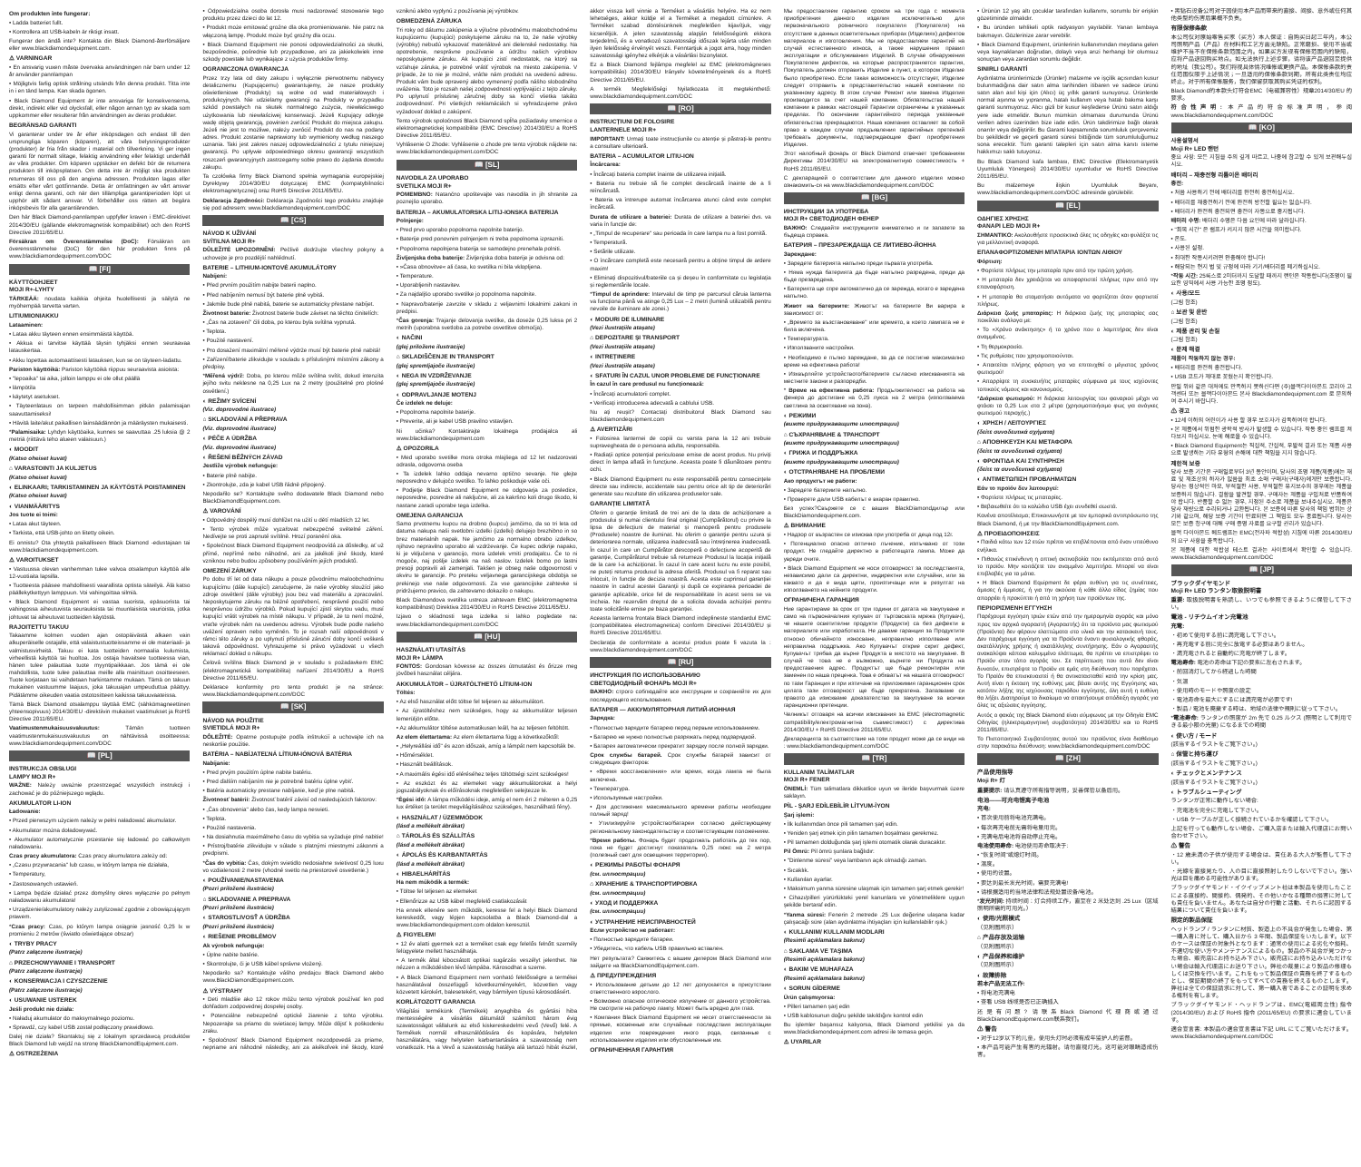Om produkten inte fungerar:
• Ladda batteriet fullt.
• Kontrollera att USB-kabeln är riktigt insatt.
Fungerar den ändå inte? Kontakta din Black Diamond-återförsäljare eller www.blackdiamondequipment.com.
⚠ VARNINGAR
• En ansvarig vuxen måste övervaka användningen när barn under 12 år använder pannlampan
• Möjligtvis farlig optisk strålning utsänds från denna produkt. Titta inte in i en tänd lampa. Kan skada ögonen.
• Black Diamond Equipment är inte ansvariga för konsekvenserna, direkt, indirekt eller vid olycksfall, eller någon annan typ av skada som uppkommer eller resulterar från användningen av deras produkter.
BEGRÄNSAD GARANTI
Vi garanterar under tre år efter inköpsdagen och endast till den ursprungliga köparen (köparen), att våra belysningsprodukter (produkter) är fria från skador i material och tillverkning. Vi ger ingen garanti för normalt slitage, felaktig användning eller felaktigt underhåll av våra produkter. Om köparen upptäcker en defekt bör de returnera produkten till inköpsplatsen. Om detta inte är möjligt ska produkten returneras till oss på den angivna adressen. Produkten lagas eller ersätts efter vårt gottfinnande. Detta är omfattningen av vårt ansvar enligt denna garanti, och när den tillämpliga garantiperioden löpt ut upphör allt sådant ansvar. Vi förbehåller oss rätten att begära inköpsbevis för alla garantiärenden.
Den här Black Diamond-pannlampan uppfyller kraven i EMC-direktivet 2014/30/EU (gällande elektromagnetisk kompatibilitet) och den RoHS Directive 2011/65/EU.
Försäkran om Överenstämmelse (DoC): Försäkran om överensstämmelse (DoC) för den här produkten finns på www.blackdiamondequipment.com/DOC
📖 [FI]
KÄYTTÖOHJEET
MOJI R+-LYHTY
TÄRKEÄÄ: noudata kaikkia ohjeita huolellisesti ja säilytä ne myöhempää tarvetta varten.
LITIUMIONIAKKU
Lataaminen:
• Lataa akku täyteen ennen ensimmäistä käyttöä.
• Akkua ei tarvitse käyttää täysin tyhjäksi ennen seuraavaa latauskertaa.
• Akku lopettaa automaattisesti latauksen, kun se on täyteen-ladattu.
Pariston käyttöikä: Pariston käyttöikä riippuu seuraavista asioista:
• "lepoaika" tai aika, jolloin lamppu ei ole ollut päällä
• lämpötila
• käytetyt asetukset.
• Täyteenlataus on tarpeen mahdollisimman pitkän palamisajan saavuttamiseksi!
• Hävitä laite/akut paikallisen lainsäädännön ja määräysten mukaisesti.
*Palamisaika: Lyhdyn käyttöaika, kunnes se saavuttaa .25 luksia @ 2 metriä (riittävä teho alueen valaisuun.)
◐ MOODIT
(Katso oheiset kuvat)
⌂ VARASTOINTI JA KULJETUS
(Katso oheiset kuvat)
◐ ELINKAARI; TARKISTAMINEN JA KÄYTÖSTÄ POISTAMINEN
(Katso oheiset kuvat)
◐ VIANMÄÄRITYS
Jos tuote ei toimi:
• Lataa akut täyteen.
• Tarkista, että USB-johto on liitetty oikein.
Ei onnistu? Ota yhteyttä paikalliseen Black Diamond -edustajaan tai www.blackdiamondequipment.com.
⚠ VAROITUKSET
• Vastuussa olevan vanhemman tulee valvoa otsalampun käyttöä alle 12-vuotiaita lapsilla.
• Tuotteesta pääsee mahdollisesti vaarallista optista säteilyä. Älä katso päällekytkettyyn lamppuun. Voi vahingoittaa silmiä.
• Black Diamond Equipment ei vastaa suorista, epäsuorista tai vahingossa aiheutuvista seurauksista tai muunlaisista vaurioista, jotka johtuvat tai aiheutuvat tuotteiden käytöstä.
RAJOITETTU TAKUU
Takaamme kolmen vuoden ajan ostopäivästä alkaen vain alkuperäiselle ostajalle, että valaistustuotteissamme ei ole materiaali- ja valmistusvirheitä. Takuu ei kata tuotteiden normaalia kulumista, virheellistä käyttöä tai huoltoa. Jos ostaja havaitsee tuotteessa vian, hänen tulee palauttaa tuote myyntipaikkaan. Jos tämä ei ole mahdollista, tuote tulee palauttaa meille alla mainittuun osoitteeseen. Tuote korjataan tai vaihdetaan harkintamme mukaan. Tämä on takuun mukainen vastuumme laajuus, joka takuuajan umpeuduttua päättyy. Pidätämme oikeuden vaatia ostotositteen kaikissa takuuvaateissa.
Tämä Black Diamond otsalamppu täyttää EMC (sähkömagneettinen yhteensopivuus) 2014/30/EU -direktiivin mukaiset vaatimukset ja RoHS Directive 2011/65/EU.
Vaatimustenmukaisuusvakuutus: Tämän tuotteen vaatimustenmukaisuusvakuutus on nähtävissä osoitteessa: www.blackdiamondequipment.com/DOC
📖 [PL]
INSTRUKCJA OBSŁUGI
LAMPY MOJI R+
WAŻNE: Należy uważnie przestrzegać wszystkich instrukcji i zachować je do późniejszego wglądu.
AKUMULATOR LI-ION
Ładowanie:
• Przed pierwszym użyciem należy w pełni naładować akumulator.
• Akumulator można doładowywać.
• Akumulator automatycznie przestanie się ładować po całkowitym naładowaniu.
Czas pracy akumulatora: Czas pracy akumulatora zależy od:
• „Czasu przywracania" lub czasu, w którym lampa nie działała,
• Temperatury,
• Zastosowanych ustawień.
• Lampa będzie działać przez domyślny okres wyłącznie po pełnym naładowaniu akumulatora!
• Urządzenie/akumulatory należy zutylizować zgodnie z obowiązującym prawem.
*Czas pracy: Czas, po którym lampa osiągnie jasność 0,25 lx w promieniu 2 metrów (światło oświetlające obszar)
◐ TRYBY PRACY
(Patrz załączone ilustracje)
⌂ PRZECHOWYWANIE I TRANSPORT
(Patrz załączone ilustracje)
◐ KONSERWACJA I CZYSZCZENIE
(Patrz załączone ilustracje)
◐ USUWANIE USTEREK
Jeśli produkt nie działa:
• Naładuj akumulator do maksymalnego poziomu.
• Sprawdź, czy kabel USB został podłączony prawidłowo.
Dalej nie działa? Skontaktuj się z lokalnym sprzedawcą produktów Black Diamond lub wejdź na stronę BlackDiamondEquipment.com.
⚠ OSTRZEŻENIA
• Odpowiedzialna osoba dorosła musi nadzorować stosowanie tego produktu przez dzieci do lat 12.
• Produkt może emitować groźne dla oka promieniowanie. Nie patrz na włączoną lampę. Produkt może być groźny dla oczu.
• Black Diamond Equipment nie ponosi odpowiedzialności za skutki, bezpośrednie, pośrednie lub przypadkowe, ani za jakiekolwiek inne szkody powstałe lub wynikające z użycia produktów firmy.
OGRANICZONA GWARANCJA
Przez trzy lata od daty zakupu i wyłącznie pierwotnemu nabywcy detalicznemu (Kupującemu) gwarantujemy, że nasze produkty oświetleniowe (Produkty) są wolne od wad materiałowych i produkcyjnych. Nie udzielamy gwarancji na Produkty w przypadku szkód powstałych na skutek normalnego zużycia, niewłaściwego użytkowania lub niewłaściwej konserwacji. Jeżeli Kupujący odkryje wadę objętą gwarancją, powinien zwrócić Produkt do miejsca zakupu. Jeżeli nie jest to możliwe, należy zwrócić Produkt do nas na podany adres. Produkt zostanie naprawiony lub wymieniony według naszego uznania. Taki jest zakres naszej odpowiedzialności z tytułu niniejszej gwarancji. Po upływie odpowiedniego okresu gwarancji wszystkich roszczeń gwarancyjnych zastrzegamy sobie prawo do żądania dowodu zakupu.
Ta czołówka firmy Black Diamond spełnia wymagania europejskiej Dyrektywy 2014/30/EU dotyczącej EMC (kompatybilności elektromagnetycznej) oraz RoHS Directive 2011/65/EU.
Deklaracja Zgodności: Deklaracja Zgodności tego produktu znajduje się pod adresem: www.blackdiamondequipment.com/DOC
📖 [CS]
NÁVOD K UŽÍVÁNÍ
SVÍTILNA MOJI R+
DŮLEŽITÉ UPOZORNĚNÍ: Pečlivě dodržujte všechny pokyny a uchovejte je pro pozdější nahlédnutí.
BATERIE – LITHIUM-IONTOVÉ AKUMULÁTORY
Nabíjení:
• Před prvním použitím nabijte baterii naplno.
• Před nabíjením nemusí být baterie plně vybitá.
• Jakmile bude plně nabitá, baterie se automaticky přestane nabíjet.
Životnost baterie: Životnost baterie bude záviset na těchto činitelích:
• „Čas na zotavení" čili doba, po kterou byla svítilna vypnutá.
• Teplota.
• Použité nastavení.
• Pro dosažení maximální měřené výdrže musí být baterie plně nabitá!
• Zařízení/baterie zlikvidujte v souladu s příslušnými místními zákony a předpisy.
*Měřená výdrž: Doba, po kterou může svítilna svítit, dokud intenzita jejího svitu neklesne na 0,25 Lux na 2 metry (použitelné pro plošné osvětlení.)
◐ REŽIMY SVÍCENÍ
(Viz. doprovodné ilustrace)
⌂ SKLADOVÁNÍ A PŘEPRAVA
(Viz. doprovodné ilustrace)
◐ PÉČE A ÚDRŽBA
(Viz. doprovodné ilustrace)
◐ ŘEŠENÍ BĚŽNÝCH ZÁVAD
Jestliže výrobek nefunguje:
• Baterie plně nabijte.
• Zkontrolujte, zda je kabel USB řádně připojený.
Nepodařilo se? Kontaktujte svého dodavatele Black Diamond nebo BlackDiamondEquipment.com.
⚠ VAROVÁNÍ
• Odpovědný dospělý musí dohlížet na užití u dětí mladších 12 let.
• Tento výrobek může vyzařovat nebezpečné světelné záření. Nedívejte se proti zapnuté svítilně. Hrozí poranění oka.
• Společnost Black Diamond Equipment neodpovídá za důsledky, ať už přímé, nepřímé nebo náhodné, ani za jakékoli jiné škody, které vzniknou nebo budou způsobeny používáním jejích produktů.
OMEZENÍ ZÁRUKY
Po dobu tří let od data nákupu a pouze původnímu maloobchodnímu kupujícímu (dále kupující) zaručujeme, že naše výrobky sloužící jako zdroje osvětlení (dále výrobky) jsou bez vad materiálu a zpracování. Neposkytujeme záruku na běžné opotřebení, nesprávné použití nebo nesprávnou údržbu výrobků. Pokud kupující zjistí skrytou vadu, musí kupující vrátit výrobek na místě nákupu. V případě, že to není možné, vraťte výrobek nám na uvedenou adresu. Výrobek bude podle našeho uvážení opraven nebo vyměněn. To je rozsah naší odpovědnosti v rámci této záruky a po uplynutí příslušné záruční doby končí veškerá taková odpovědnost. Vyhrazujeme si právo vyžadovat u všech reklamací doklad o nákupu.
Čelová svítilna Black Diamond je v souladu s požadavkem EMC (elektromagnetická kompatibilita) nařízení 2014/30/EU a RoHS Directive 2011/65/EU.
Deklarace konformity pro tento produkt je na stránce: www.blackdiamondequipment.com/DOC
📖 [SK]
NÁVOD NA POUŽITIE
SVIETIDLÁ MOJI R+
DÔLEŽITÉ: Opatrne postupujte podľa inštrukcií a uchovajte ich na neskoršie použitie.
BATÉRIA – NABÍJATEĽNÁ LÍTIUM-IÓNOVÁ BATÉRIA
Nabíjanie:
• Pred prvým použitím úplne nabite batériu.
• Pred ďalším nabíjaním nie je potrebné batériu úplne vybiť.
• Batéria automaticky prestane nabíjanie, keď je plne nabitá.
Životnosť batérií: Životnosť batérií závisí od nasledujúcich faktorov:
• „Čas obnovenia" alebo čas, kedy lampa nesvieti.
• Teplota.
• Použité nastavenia.
• Na dosiahnutia maximálneho času do vybitia sa vyžaduje plné nabitie!
• Prístroj/batérie zlikvidujte v súlade s platnými miestnymi zákonmi a predpismi.
*Čas do vybitia: Čas, dokým svietidlo nedosiahne svietivosť 0,25 luxu vo vzdialenosti 2 metre (vhodné svetlo na priestorové osvetlenie.)
◐ POUŽÍVANIE/NASTAVENIA
(Pozri priložené ilustrácie)
⌂ SKLADOVANIE A PREPRAVA
(Pozri priložené ilustrácie)
◐ STAROSTLIVOSŤ A ÚDRŽBA
(Pozri priložené ilustrácie)
◐ RIEŠENIE PROBLÉMOV
Ak výrobok nefunguje:
• Úplne nabite batérie.
• Skontrolujte, či je USB kábel správne vložený.
Nepodarilo sa? Kontaktujte vášho predajcu Black Diamond alebo www.BlackDiamondEquipment.com.
⚠ VÝSTRAHY
• Deti mladšie ako 12 rokov môžu tento výrobok používať len pod dohľadom zodpovednej dospelej osoby.
• Potenciálne nebezpečné optické žiarenie z tohto výrobku. Nepozerajte sa priamo do svietiacej lampy. Môže dôjsť k poškodeniu zraku.
• Spoločnosť Black Diamond Equipment nezodpovedá za priame, nepriame ani náhodné následky, ani za akékoľvek iné škody, ktoré vzniknú alebo vyplynú z používania jej výrobkov.
OBMEDZENÁ ZÁRUKA
Tri roky od dátumu zakúpenia a výlučne pôvodnému maloobchodnému kupujúcemu (kupujúci) poskytujeme záruku na to, že naše výrobky (výrobky) nebudú vykazovať materiálové ani dielenské nedostatky. Na opotrebenie, nesprávne používanie a údržbu našich výrobkov neposkytujeme záruku. Ak kupujúci zistí nedostatok, na ktorý sa vzťahuje záruka, je potrebné vrátiť výrobok na miesto zakúpenia. V prípade, že to nie je možné, vráťte nám produkt na uvedenú adresu. Produkt vám bude opravený alebo vymenený podľa nášho slobodného uváženia. Toto je rozsah našej zodpovednosti vyplývajúci z tejto záruky. Po uplynutí príslušnej záručnej doby sa končí všetka takáto zodpovednosť. Pri všetkých reklamáciách si vyhradzujeme právo vyžadovať doklad o zakúpení.
Tento výrobok spoločnosti Black Diamond spĺňa požiadavky smernice o elektromagnetickej kompatibilite (EMC Directive) 2014/30/EU a RoHS Directive 2011/65/EU.
Vyhlásenie O Zhode: Vyhlásenie o zhode pre tento výrobok nájdete na: www.blackdiamondequipment.com/DOC
📖 [SL]
NAVODILA ZA UPORABO
SVETILKA MOJI R+
POMEMBNO: Natančno upoštevajte vas navodila in jih shranite za poznejšo uporabo.
BATERIJA – AKUMULATORSKA LITIJ-IONSKA BATERIJA
Polnjenje:
• Pred prvo uporabo popolnoma napolnite baterijo.
• Baterije pred ponovnim polnjenjem ni treba popolnoma izprazniti.
• Popolnoma napolnjena baterija se samodejno prenehala polniti.
Življenjska doba baterije: Življenjska doba baterije je odvisna od:
• »Časa obnovitve« ali časa, ko svetilka ni bila vklopljena.
• Temperature.
• Uporabljenih nastavitev.
• Za najdaljšo uporabo svetilke jo popolnoma napolnite.
• Napravo/baterije zavrzite v skladu z veljavnimi lokalnimi zakoni in predpisi.
*Čas gorenja: Trajanje delovanja svetilke, da doseže 0,25 luksa pri 2 metrih (uporabna svetloba za potrebe osvetlitve območja).
◐ NAČINI
(glej priložene ilustracije)
⌂ SKLADIŠČENJE IN TRANSPORT
(glej spremljajoče ilustracije)
◐ NEGA IN VZDRŽEVANJE
(glej spremljajoče ilustracije)
◐ ODPRAVLJANJE MOTENJ
Če izdelek ne deluje:
• Popolnoma napolnite baterije.
• Preverite, ali je kabel USB pravilno vstavljen.
Ni učinka? Kontaktirajte lokalnega prodajalca ali www.blackdiamondequipment.com
⚠ OPOZORILA
• Med uporabo svetilke mora otroka mlajšega od 12 let nadzorovati odrasla, odgovorna oseba
• Ta izdelek lahko oddaja nevarno optično sevanje. Ne glejte neposredno v delujočo svetilko. To lahko poškoduje vaše oči.
• Podjetje Black Diamond Equipment ne odgovarja za posledice, neposredne, posredne ali naključne, ali za kakršno koli drugo škodo, ki nastane zaradi uporabe tega izdelka.
OMEJENA GARANCIJA
Samo prvotnemu kupcu na drobno (kupcu) jamčimo, da so tri leta od datuma nakupa naši svetlobni izdelki (izdelki) delujejo brezhibno in so brez materialnih napak. Ne jamčimo za normalno obrabo izdelkov, njihovo nepravilno uporabo ali vzdrževanje. Če kupec odkrije napako, ki je vključena v garancijo, mora izdelek vrniti prodajalcu. Če to ni mogoče, naj pošlje izdelek na naš naslov. Izdelek bomo po lastni presoji popravili ali zamenjali. Takšen je obseg naše odgovornosti v okviru te garancije. Po preteku veljavnega garancijskega obdobja se prekinejo vse naše odgovornosti. Za vse garancijske zahtevke si pridržujemo pravico, da zahtevamo dokazilo o nakupu.
Black Diamondova svetilka ustreza zahtevam EMC (elektromagnetna kompatibilnost) Direktiva 2014/30/EU in RoHS Directive 2011/65/EU.
Izjavo o skladnosti tega izdelka si lahko pogledate na: www.blackdiamondequipment.com/DOC
📖 [HU]
HASZNÁLATI UTASÍTÁS
MOJI R+ LÁMPA
FONTOS: Gondosan kövesse az összes útmutatást és őrizze meg jövőbeli használat céljára.
AKKUMULÁTOR – ÚJRATÖLTHETŐ LÍTIUM-ION
Töltés:
• Az első használat előtt töltse fel teljesen az akkumulátort.
• Az újratöltéshez nem szükséges, hogy az akkumulátor teljesen lemerüljön előtte.
• Az akkumulátor töltése automatikusan leáll, ha az teljesen feltöltött.
Az elem élettartama: Az elem élettartama függ a következőktől:
• „Helyreállási idő" és azon időszak, amíg a lámpát nem kapcsolták be.
• Hőmérséklet.
• Használt beállítások.
• A maximális égési idő eléréséhez teljes töltöttségi szint szükséges!
• Az eszközt és az elemeket vagy akkumulátorokat a helyi jogszabályoknak és előírásoknak megfelelően selejtezze le.
*Égési idő: A lámpa működési ideje, amíg el nem éri 2 méteren a 0,25 lux értéket (a terület megvilágításához szükséges, használható fény).
◐ HASZNÁLAT / ÜZEMMÓDOK
(lásd a mellékelt ábrákat)
⌂ TÁROLÁS ÉS SZÁLLÍTÁS
(lásd a mellékelt ábrákat)
◐ ÁPOLÁS ÉS KARBANTARTÁS
(lásd a mellékelt ábrákat)
◐ HIBAELHÁRÍTÁS
Ha nem működik a termék:
• Töltse fel teljesen az elemeket
• Ellenőrizze az USB kábel megfelelő csatlakozását
Ha ennek ellenére sem működik, keresse fel a helyi Black Diamond kereskedőt, vagy lépjen kapcsolatba a Black Diamond-dal a www.blackdiamondequipment.com oldalon keresztül.
⚠ FIGYELEM!
• 12 év alatti gyermek ezt a terméket csak egy felelős felnőtt személy felügyelete mellett használhatja.
• A termék által kibocsátott optikai sugárzás veszélyt jelenthet. Ne nézzen a működésben lévő lámpába. Károsodhat a szeme.
• A Black Diamond Equipment nem vonható felelősségre a termékei használatával összefüggő következményekért, közvetlen vagy közvetett károkért, balesetekért, vagy bármilyen típusú károsodásért.
KORLÁTOZOTT GARANCIA
Világítási termékünk (Termékek) anyaghiba és gyártási hiba mentességére a vásárlás dátumától számított három évig szavatosságot vállalunk az első kiskereskedelmi vevő (Vevő) felé. A Termékek normál elhasználódására és kopására, helytelen használatára, vagy helytelen karbantartására a szavatosság nem vonatkozik. Ha a Vevő a szavatosság hatálya alá tartozó hibát észlel, akkor vissza kell vinnie a Terméket a vásárlás helyére. Ha ez nem lehetséges, akkor küldje el a Terméket a megadott címünkre. A Terméket szabad döntésünknek megfelelően kijavítjuk, vagy kicseréljük. A jelen szavatosság alapján felelősségünk ekkora terjedelmű, és a vonatkozó szavatossági időszak lejárta után minden ilyen felelősség érvényét veszti. Fenntartjuk a jogot arra, hogy minden szavatossági igényhez elkérjük a vásárlási bizonylatot.
Ez a Black Diamond fejlámpa megfelel az EMC (elektromágneses kompatibilitás) 2014/30/EU Irányelv követelményeinek és a RoHS Directive 2011/65/EU.
A termék Megfelelőségi Nyilatkozata itt megtekinthető: www.blackdiamondequipment.com/DOC
📖 [RO]
INSTRUCȚIUNI DE FOLOSIRE
LANTERNELE MOJI R+
IMPORTANT: Urmați toate instrucțiunile cu atenție și păstrați-le pentru a consultare ulterioară.
BATERIA – ACUMULATOR LITIU-ION
Încărcarea:
• Încărcați bateria complet înainte de utilizarea inițială.
• Bateria nu trebuie să fie complet descărcată înainte de a fi reîncărcată.
• Bateria va întrerupe automat încărcarea atunci când este complet încărcată.
Durata de utilizare a bateriei: Durata de utilizare a bateriei dvs. va varia în funcție de:
• „Timpul de recuperare" sau perioada în care lampa nu a fost pornită.
• Temperatură.
• Setările utilizate.
• O încărcare completă este necesară pentru a obține timpul de ardere maxim!
• Eliminați dispozitivul/bateriile ca și deșeu în conformitate cu legislația și reglementările locale.
*Timpul de aprindere: Intervalul de timp pe parcursul căruia lanterna va funcționa până va atinge 0,25 Lux – 2 metri (lumină utilizabilă pentru nevoile de iluminare ale zonei.)
◐ MODURI DE ILUMINARE
(Vezi ilustrațiile atașate)
⌂ DEPOZITARE ȘI TRANSPORT
(Vezi ilustrațiile atașate)
◐ INTREȚINERE
(Vezi ilustrațiile atașate)
◐ SFATURI ÎN CAZUL UNOR PROBLEME DE FUNCȚIONARE
În cazul în care produsul nu funcționează:
• Încărcați acumulatorii complet.
• Verificați introducerea adecvată a cablului USB.
Nu ați reușit? Contactați distribuitorul Black Diamond sau blackdiamondequipment.com
⚠ AVERTIZĂRI
• Folosirea lanternei de copiii cu varsta pana la 12 ani trebuie supravegheata de o persoana adulta, responsabila.
• Radiații optice potențial periculoase emise de acest produs. Nu priviți direct în lampa aflată în funcțiune. Aceasta poate fi dăunătoare pentru ochi.
• Black Diamond Equipment nu este responsabilă pentru consecințele directe sau indirecte, accidentale sau pentru orice alt tip de deteriorări generate sau rezultate din utilizarea produselor sale.
GARANȚIE LIMITATĂ
Oferim o garanție limitată de trei ani de la data de achiziționare a produsului și numai clientului final original (Cumpărătorul) cu privire la lipsa de defecțiuni de material și manoperă pentru produsele (Produsele) noastre de iluminat. Nu oferim o garanție pentru uzura și deteriorarea normale, utilizarea inadecvată sau întreținerea inadecvată. În cazul în care un Cumpărător descoperă o defecțiune acoperită de garanție, Cumpărătorul trebuie să returneze Produsul la locația inițială de la care l-a achiziționat. În cazul în care acest lucru nu este posibil, ne puteți returna produsul la adresa oferită. Produsul va fi reparat sau înlocuit, în funcție de decizia noastră. Acesta este cuprinsul garanției noastre în cadrul acestei Garanții și după ce expirarea perioadei de garanție aplicabile, orice fel de responsabilitate în acest sens se va încheia. Ne rezervăm dreptul de a solicita dovada achiziției pentru toate solicitările emise pe baza garanției.
Aceasta lanterna frontala Black Diamond indeplineste standardul EMC (compatibilitatea electromagnetica) conform Directivei 2014/30/EU și RoHS Directive 2011/65/EU.
Declarația de conformitate a acestui produs poate fi vazuta la : www.blackdiamondequipment.com/DOC
📖 [RU]
ИНСТРУКЦИЯ ПО ИСПОЛЬЗОВАНИЮ
СВЕТОДИОДНЫЙ ФОНАРЬ MOJI R+
ВАЖНО: строго соблюдайте все инструкции и сохраняйте их для последующего использования.
БАТАРЕЯ — АККУМУЛЯТОРНАЯ ЛИТИЙ-ИОННАЯ
Зарядка:
• Полностью зарядите батарею перед первым использованием.
• Батарею не нужно полностью разряжать перед подзарядкой.
• Батарея автоматически прекратит зарядку после полной зарядки.
Срок службы батарей. Срок службы батарей зависит от следующих факторов:
• «Время восстановления» или время, когда лампа не была включена.
• Температура.
• Используемые настройки.
• Для достижения максимального времени работы необходим полный заряд!
• Утилизируйте устройство/батареи согласно действующему региональному законодательству и соответствующим положениям.
*Время работы. Фонарь будет продолжать работать до тех пор, пока не будет достигнут показатель 0,25 люкс на 2 метра (полезный свет для освещения территории).
◐ РЕЖИМЫ РАБОТЫ ФОНАРЯ
(см. иллюстрации)
⌂ ХРАНЕНИЕ & ТРАНСПОРТИРОВКА
(см. иллюстрации)
◐ УХОД И ПОДДЕРЖКА
(см. иллюстрации)
◐ УСТРАНЕНИЕ НЕИСПРАВНОСТЕЙ
Если устройство не работает:
• Полностью зарядите батареи.
• Убедитесь, что кабель USB правильно вставлен.
Нет результата? Свяжитесь с вашим дилером Black Diamond или зайдите на BlackDiamondEquipment.com.
⚠ ПРЕДУПРЕЖДЕНИЯ
• Использование детьми до 12 лет допускается в присутствии ответственного взрослого.
• Возможно опасное оптическое излучение от данного устройства. Не смотрите на рабочую лампу. Может быть вредно для глаз.
• Компания Black Diamond Equipment не несет ответственности за прямые, косвенные или случайные последствия эксплуатации изделия или повреждения иного рода, связанные с использованием изделия или обусловленные им.
ОГРАНИЧЕННАЯ ГАРАНТИЯ
Мы предоставляем гарантию сроком на три года с момента приобретения данного изделия исключительно для первоначального розничного покупателя (Покупателя) на отсутствие в данных осветительных приборах (Изделиях) дефектов материалов и изготовления. Мы не предоставляем гарантий на случай естественного износа, а также нарушения правил эксплуатации и обслуживания Изделий. В случае обнаружения Покупателем дефектов, на которые распространяется гарантия, Покупатель должен отправить Изделие в пункт, в котором Изделие было приобретено. Если такая возможность отсутствует, Изделие следует отправить в представительство нашей компании по указанному адресу. В этом случае Ремонт или замена Изделия производится за счет нашей компании. Обязательства нашей компании в рамках настоящей Гарантии ограничены в указанных пределах. По окончании гарантийного периода указанные обязательства прекращаются. Наша компания оставляет за собой право в каждом случае предъявления гарантийных претензий требовать документы, подтверждающие факт приобретения Изделия.
Этот налобный фонарь от Black Diamond отвечает требованиям Директивы 2014/30/EU на электромагнитную совместимость + RoHS 2011/65/EU.
С декларацией о соответствии для данного изделия можно ознакомить-ся на www.blackdiamondequipment.com/DOC
📖 [BG]
ИНСТРУКЦИИ ЗА УПОТРЕБА
MOJI R+ СВЕТОДИОДЕН ФЕНЕР
ВАЖНО: Следвайте инструкциите внимателно и ги запазете за бъдеща справка.
БАТЕРИЯ – ПРЕЗАРЕЖДАЩА СЕ ЛИТИЕВО-ЙОННА
Зареждане:
• Заредете батерията напълно преди първата употреба.
• Няма нужда батерията да бъде напълно разредена, преди да бъде презаредена.
• Батерията ще спре автоматично да се зарежда, когато е заредена напълно.
Живот на батериите: Животът на батериите Ви варира в зависимост от:
• „Времето за възстановяване" или времето, в което лампата не е била включена.
• Температурата.
• Използваните настройки.
• Необходимо е пълно зареждане, за да се постигне максимално време на ефективна работа!
• Изхвърляйте устройството/батериите съгласно изискванията на местните закони и разпоредби.
* Време на ефективна работа: Продължителност на работа на фенера до достигане на 0,25 лукса на 2 метра (използваема светлина за осветяване на зона).
◐ РЕЖИМИ
(вижте придружаващите илюстрации)
⌂ СЪХРАНЯВАНЕ & ТРАНСПОРТ
(вижте придружаващите илюстрации)
◐ ГРИЖА И ПОДДРЪЖКА
(вижте придружаващите илюстрации)
◐ ОТСТРАНЯВАНЕ НА ПРОБЛЕМИ
Ако продуктът не работи:
• Заредете батериите напълно.
• Проверете дали USB кабелът е вкаран правилно.
Без успех?Свържете се с вашия BlackDiamondдилър или BlackDiamondequipment.com.
⚠ ВНИМАНИЕ
• Надзор от възрастен се изисква при употреба от деца под 12г.
• Потенциално опасно оптично лъчение, излъчвано от този продукт. Не гледайте директно в работещата лампа. Може да увреди очите.
• Black Diamond Equipment не носи отговорност за последствията, независимо дали са директни, индиректни или случайни, или за каквато и да е вида щети, произтичащи или в резултат на използването на нейните продукти.
ОГРАНИЧЕНА ГАРАНЦИЯ
Ние гарантираме за срок от три години от датата на закупуване и само на първоначалния купувач от търговската мрежа (Купувач), че нашите осветителни продукти (Продукти) са без дефекти в материалите или изработката. Не даваме гаранция за Продуктите относно обичайното износване, неправилно използване или неправилна поддръжка. Ако Купувачът открие скрит дефект, Купувачът трябва да върне Продукта в мястото на закупуване. В случай че това не е възможно, върнете ни Продукта на предоставения адрес. Продуктът ще бъде ремонтиран или заменен по наша преценка. Това е обхватът на нашата отговорност по тази Гаранция и при изтичане на приложимия гаранционен срок цялата тази отговорност ще бъде прекратена. Запазваме си правото да изискваме доказателство за закупуване за всички гаранционни претенции.
Челникът отговаря на всички изисквания за EMC (electromagnetic compatibility/електромагнитна съвместимост) с директива 2014/30/EU + RoHS Directive 2011/65/EU.
Декларацията за съответствие на този продукт може да се види на : www.blackdiamondequipment.com/DOC
📖 [TR]
KULLANIM TALİMATLAR
MOJI R+ FENER
ÖNEMLİ: Tüm talimatlara dikkatlice uyun ve ileride başvurmak üzere saklayın.
PİL - ŞARJ EDİLEBİLİR LİTYUM-İYON
Şarj işlemi:
• İlk kullanımdan önce pili tamamen şarj edin.
• Yeniden şarj etmek için pilin tamamen boşalması gerekmez.
• Pil tamamen dolduğunda şarj işlemi otomatik olarak duracaktır.
Pil Ömrü: Pil ömrü şunlara bağlıdır:
• "Dinlenme süresi" veya lambanın açık olmadığı zaman.
• Sıcaklık.
• Kullanılan ayarlar.
• Maksimum yanma süresine ulaşmak için tamamen şarj etmek gerekir!
• Cihazı/pilleri yürürlükteki yerel kanunlara ve yönetmeliklere uygun şekilde bertaraf edin.
*Yanma süresi: Fenerin 2 metrede .25 Lux değerine ulaşana kadar çalışacağı süre (alan aydınlatma ihtiyaçları için kullanılabilir ışık.)
◐ KULLANIM/ KULLANIM MODLARI
(Resimli açıklamalara bakınız)
⌂ SAKLAMA VE TAŞIMA
(Resimli açıklamalara bakınız)
◐ BAKIM VE MUHAFAZA
(Resimli açıklamalara bakınız)
◐ SORUN GİDERME
Ürün çalışmıyorsa:
• Pilleri tamamen şarj edin
• USB kablosunun doğru şekilde takıldığını kontrol edin
Bu işlemler başarısız kalıyorsa, Black Diamond yetkilisi ya da www.blackdiamondequipment.com adresi ile temasa geçin.
⚠ UYARILAR
• Ürünün 12 yaş altı çocuklar tarafından kullanımı, sorumlu bir erişkin gözetiminde olmalıdır.
• Bu üründen tehlikeli optik radyasyon yayılabilir. Yanan lambaya bakmayın. Gözlerinize zarar verebilir.
• Black Diamond Equipment, ürünlerinin kullanımından meydana gelen veya kaynaklanan doğrudan, dolaylı veya arızi herhangi bir olumsuz sonuçtan veya zarardan sorumlu değildir.
SINIRLI GARANTİ
Aydınlatma ürünlerimizde (Ürünler) malzeme ve işçilik açısından kusur bulunmadığına dair satın alma tarihinden itibaren ve sadece ürünü satın alan asıl kişi için (Alıcı) üç yıllık garanti sunuyoruz. Ürünlerde normal aşınma ve yıpranma, hatalı kullanım veya hatalı bakıma karşı garanti sunmuyoruz. Alıcı gizli bir kusur keşfederse Ürünü satın aldığı yere iade etmelidir. Bunun mümkün olmaması durumunda Ürünü verilen adres üzerinden bize iade edin. Ürün takdirimize bağlı olarak onarılır veya değiştirilir. Bu Garanti kapsamında sorumluluk çerçevemiz bu şekildedir ve geçerli garanti süresi bittiğinde tüm sorumluluğumuz sona erecektir. Tüm garanti talepleri için satın alma kanıtı isteme hakkımızı saklı tutuyoruz.
Bu Black Diamond kafa lambası, EMC Directive (Elektromanyetik Uyumluluk Yönergesi) 2014/30/EU uyumludur ve RoHS Directive 2011/65/EU.
Bu malzemeye ilişkin Uyumluluk Beyanı, www.blackdiamondequipment.com/DOC adresinde görülebilir.
📖 [EL]
ΟΔΗΓΙΕΣ ΧΡΗΣΗΣ
ΦΑΝΑΡΙ LED MOJI R+
ΣΗΜΑΝΤΙΚΟ: Ακολουθήστε προσεκτικά όλες τις οδηγίες και φυλάξτε τις για μελλοντική αναφορά.
ΕΠΑΝΑΦΟΡΤΙΖΟΜΕΝΗ ΜΠΑΤΑΡΙΑ ΙΟΝΤΩΝ ΛΙΘΙΟΥ
Φόρτιση:
• Φορτίστε πλήρως την μπαταρία πριν από την πρώτη χρήση.
• Η μπαταρία δεν χρειάζεται να αποφορτιστεί πλήρως πριν από την επαναφόρτιση.
• Η μπαταρία θα σταματήσει αυτόματα να φορτίζεται όταν φορτιστεί πλήρως.
Διάρκεια ζωής μπαταρίας: Η διάρκεια ζωής της μπαταρίας σας ποικίλλει ανάλογα με:
• Το «Χρόνο ανάκτησης» ή το χρόνο που ο λαμπτήρας δεν είναι αναμμένος.
• Τη θερμοκρασία.
• Τις ρυθμίσεις που χρησιμοποιούνται.
• Απαιτείται πλήρης φόρτιση για να επιτευχθεί ο μέγιστος χρόνος φωτισμού!
• Απορρίψτε τη συσκευή/τις μπαταρίες σύμφωνα με τους ισχύοντες τοπικούς νόμους και κανονισμούς.
*Διάρκεια φωτισμού: Η διάρκεια λειτουργίας του φαναριού μέχρι να φτάσει τα 0,25 Lux στα 2 μέτρα (χρησιμοποιήσιμο φως για ανάγκες φωτισμού περιοχής.)
◐ ΧΡΗΣΗ / ΛΕΙΤΟΥΡΓΙΕΣ
(δείτε συνοδευτικά σχήματα)
⌂ ΑΠΟΘΗΚΕΥΣΗ ΚΑΙ ΜΕΤΑΦΟΡΑ
(δείτε τα συνοδευτικά σχήματα)
◐ ΦΡΟΝΤΙΔΑ ΚΑΙ ΣΥΝΤΗΡΗΣΗ
(δείτε τα συνοδευτικά σχήματα)
◐ ΑΝΤΙΜΕΤΩΠΙΣΗ ΠΡΟΒΛΗΜΑΤΩΝ
Εάν το προϊόν δεν λειτουργεί:
• Φορτίστε πλήρως τις μπαταρίες.
• Βεβαιωθείτε ότι το καλώδιο USB έχει συνδεθεί σωστά.
Κανένα αποτέλεσμα; Επικοινωνήστε με τον εμπορικό αντιπρόσωπο της Black Diamond, ή με την BlackDiamondEquipment.com.
⚠ ΠΡΟΕΙΔΟΠΟΙΗΣΕΙΣ
• Παιδιά κάτω των 12 ετών πρέπει να επιβλέπονται από έναν υπεύθυνο ενήλικα.
• Πιθανώς επικίνδυνη η οπτική ακτινοβολία που εκπέμπεται από αυτό το προϊόν. Μην κοιτάζετε τον αναμμένο λαμπτήρα. Μπορεί να είναι επιβλαβές για τα μάτια.
• Η Black Diamond Equipment δε φέρει ευθύνη για τις συνέπειες, άμεσες ή έμμεσες, ή για την ακούσια ή κάθε άλλο είδος ζημίας που απορρέει ή προκύπτει ή από τη χρήση των προϊόντων της.
ΠΕΡΙΟΡΙΣΜΕΝΗ ΕΓΓΥΗΣΗ
Παρέχουμε εγγύηση τριών ετών από την ημερομηνία αγοράς και μόνο προς τον αρχικό αγοραστή (Αγοραστής) ότι τα προϊόντα μας φωτισμού (Προϊόντα) δεν φέρουν ελαττώματα στο υλικό και την κατασκευή τους. Δεν παρέχουμε εγγύηση για τα Προϊόντα έναντι φυσιολογικής φθοράς, ακατάλληλης χρήσης ή ακατάλληλης συντήρησης. Εάν ο Αγοραστής ανακαλύψει κάποιο καλυμμένο ελάττωμα, θα πρέπει να επιστρέψει το Προϊόν στον τόπο αγοράς του. Σε περίπτωση που αυτό δεν είναι δυνατόν, επιστρέψτε το Προϊόν σε εμάς στη διεύθυνση που παρέχεται. Το Προϊόν θα επισκευαστεί ή θα αντικατασταθεί κατά την κρίση μας. Αυτή είναι η έκταση της ευθύνης μας βάσει αυτής της Εγγύησης και, κατόπιν λήξης της ισχύουσας περιόδου εγγύησης, όλη αυτή η ευθύνη θα λήξει. Διατηρούμε το δικαίωμα να απαιτήσουμε απόδειξη αγοράς για όλες τις αξιώσεις εγγύησης.
Αυτός ο φακός της Black Diamond είναι σύμφωνος με την Οδηγία EMC Οδηγίας (ηλεκτρομαγνητική συμβατότητα) 2014/30/EU και το RoHS 2011/65/EU.
Το Πιστοποιητικό Συμβατότητας αυτού του προϊόντος είναι διαθέσιμο στην παρακάτω διεύθυνση: www.blackdiamondequipment.com/DOC
📖 [ZH]
产品使用指导
Moji R+ 灯
重要提示: 请认真遵守所有指导说明，妥善保管以备后用。
电池——可充电锂离子电池
充电:
• 首次使用前将电池充满电。
• 每次再充电前无需将电量用完。
• 充满电后电池将自动停止充电。
电池使用寿命: 电池使用寿命取决于:
• "恢复时间"或熄灯时间。
• 温度。
• 使用的设置。
• 要达到最长发光时间，需要充满电!
• 请根据适用的当地法律和法规处置设备/电池。
*发光时间: 持续时间：灯会持续工作，直至在 2 米处达到 .25 Lux（区域照明所需的可用光。）
◐ 使用/光照模式
（见附图所示）
⌂ 产品存放及运输
（见附图所示）
◐ 产品保养和维护
（见附图所示）
◐ 故障排除
若本产品无法工作:
• 将电池充满电
• 查看 USB 线缆是否已正确插入
还是有问题? 请联系Black Diamond代理商或通过BlackDiamondEquipment.com联系我们。
⚠ 警告
• 对于12岁以下的儿童，使用头灯时必须有成年监护人的监督。
• 本产品可能产生有害的光辐射。请勿直视灯光。这可能对眼睛造成伤害。
• 黑钻石设备公司对于因使用本产品而带来的直接、间接、意外或任何其他类型的伤害后果概不负责。
有限保修条款
本公司仅对原始零售买家（买方）本人保证：自购买日起三年内，本公司照明产品（产品）在材料和工艺方面无缺陷。正常磨损、使用不当或维护不当不在保修条款范围之内。如果买方发现有保修范围内的缺陷，应将产品退回购买地点。如无法执行上述步骤，请将该产品退回至提供的地址（我公司）。我们将视具体情况维修或更换产品。本保修条款的责任范围仅限于上述情况；一旦适用的保修条款到期，所有此类责任均应终止。对于所有保修服务，我们保留获取其购买凭证的权利。
Black Diamond的本款头灯符合EMC（电磁兼容性）规章2014/30/EU 的要求。
符合性声明: 本产品的符合标准声明，参阅 www.blackdiamondequipment.com/DOC
📖 [KO]
사용설명서
Moji R+ LED 랜턴
중요 사항: 모든 지침을 주의 깊게 따르고, 나중에 참고할 수 있게 보관해두십시오.
배터리 – 재충전형 리튬이온 배터리
충전:
• 처음 사용하기 전에 배터리를 완전히 충전하십시오.
• 배터리를 재충전하기 전에 완전히 방전할 필요는 없습니다.
• 배터리가 완전히 충전되면 충전이 자동으로 중지됩니다.
배터리 수명: 배터리 수명은 다음 요인에 따라 달라집니다.
• "회복 시간" 은 램프가 켜지지 않은 시간을 의미합니다.
• 온도.
• 사용된 설정.
• 최대한 작동시키려면 완충해야 합니다!
• 해당되는 현지 법 및 규정에 따라 기기/배터리를 폐기하십시오.
*작동 시간: 25룩스로 2미터까지 도달할 때까지 랜턴은 작동합니다(조명이 필요한 영역에서 사용 가능한 조명 정도).
◐ 사용/모드
(그림 참조)
⌂ 보관 및 운반
(그림 참조)
◐ 제품 관리 및 손질
(그림 참조)
◐ 문제 해결
제품이 작동하지 않는 경우:
• 배터리를 완전히 충전합니다.
• USB 코드가 제대로 꽂혔는지 확인합니다.
만일 위와 같은 대처에도 만족하지 못하신다면 (주)블랙다이아몬드 코리아 고객센터 또는 블랙다이아몬드 본사 Blackdiamondequipment.com 로 문의하여 주시기 바랍니다.
⚠ 경고
• 12세 이하의 어린이가 사용 할 경우 보호자가 감독하여야 합니다.
• 본 제품에서 위험한 광학적 방사가 발생할 수 있습니다. 작동 중인 램프를 쳐다보지 마십시오. 눈에 해로울 수 있습니다.
• Black Diamond Equipment는 직접적, 간접적, 우발적 결과 또는 제품 사용으로 발생하는 기타 유형의 손해에 대한 책임을 지지 않습니다.
제한적 보증
당사 보증 기간은 구매일로부터 3년 동안이며, 당사의 조명 제품(제품)에는 재료 및 제조상의 하자가 없음을 최초 소매 구매자(구매자)에게만 보증합니다. 당사는 정상적인 마모, 부적절한 사용, 부적절한 유지보수의 경우에는 제품을 보증하지 않습니다. 결함을 발견할 경우, 구매자는 제품을 구입처로 반품하여야 합니다. 반품할 수 없는 경우, 지정된 주소로 제품을 보내주십시오. 제품은 당사 재량으로 수리되거나 교환됩니다. 본 보증에 따른 당사의 책임 범위는 상기와 같으며, 해당 보증 기간이 만료되면 그 책임도 모두 종료됩니다. 당사는 모든 보증 청구에 대해 구매 증명 자료를 요구할 권리가 있습니다.
블랙 다이아몬드 헤드램프는 EMC(전자파 적합성) 지침에 따른 2014/30/EU 의 요구 사항을 충족합니다.
본 제품에 대한 적합성 테스트 결과는 사이트에서 확인할 수 있습니다. www.blackdiamondequipment.com/DOC
📖 [JP]
ブラックダイヤモンド
Moji R+ LED ランタン取扱説明書
重要: 取扱説明書を熟読し、いつでも参照できるように保管して下さい。
電池 - リチウムイオン充電池
充電:
・初めて使用する前に満充電して下さい。
・再充電する前に完全に放電する必要はありません。
・満充電されると自動的に充電が終了します。
電池寿命: 電池の寿命は下記の要素に左右されます。
・前回消灯してから経過した時間
・気温
・使用時のモードや照度の設定
・電池寿命を最大にするには満充電が必要です!
・製品 / 電池を廃棄する時は、地域の法律や規則に従って下さい。
*電池寿命: ランタンの照度が 2m 先で 0.25 ルクス (照明として利用できる最小限の光量) になるまでの時間
◐ 使い方 / モード
(該当するイラストをご覧下さい。)
⌂ 保管と持ち運び
(該当するイラストをご覧下さい。)
◐ チェックとメンテナンス
(該当するイラストをご覧下さい。)
◐ トラブルシューティング
ランタンが正常に動作しない場合:
・充電池を完全に充電して下さい。
・USB ケーブルが正しく接続されているかを確認して下さい。
上記を行っても動作しない場合、ご購入店または輸入代理店にお問い合わせ下さい。
⚠ 警告
・12 歳未満の子供が使用する場合は、責任ある大人が監督して下さい。
・光線を直接見たり、人の目に直接照射したりしないで下さい。強い光は目を痛める可能性があります。
ブラックダイヤモンド・イクイップメント社は本製品を使用したことによる直接的、間接的、偶発的、その他いかなる種類の損害に対しても責任を負いません。あなたは自分の行動と活動、それらに起因する結果について責任を負います。
限定的製品保証
ヘッドランプ / ランタンに材質、製造上の不具合が発生した場合、第一購入者に対して、購入日から 3 年間、製品保証をいたします。以下のケースは保証の対象外となります：通常の使用による劣化や損耗、不適切な使い方やメンテナンスによるもの。製品の不具合が見つかった場合、販売店にお持ち込み下さい。販売店にお持ち込みいただけない場合は輸入代理店にお送り下さい。弊社の裁量により製品の修理もしくは交換を行います。これをもって製品保証の責務を終了するものとし、保証期間の終了をもってすべての責務を終えるものとします。弊社は全ての保証請求に対して、第一購入者であることの証明を求める権利を有します。
ブラックダイヤモンド・ヘッドランプは、EMC(電磁両立性) 指令 (2014/30/EU) および RoHS 指令 (2011/65/EU) の要求に適合しています。
適合宣言書: 本製品の適合宣言書は下記 URL にてご覧いただけます。www.blackdiamondequipment.com/DOC